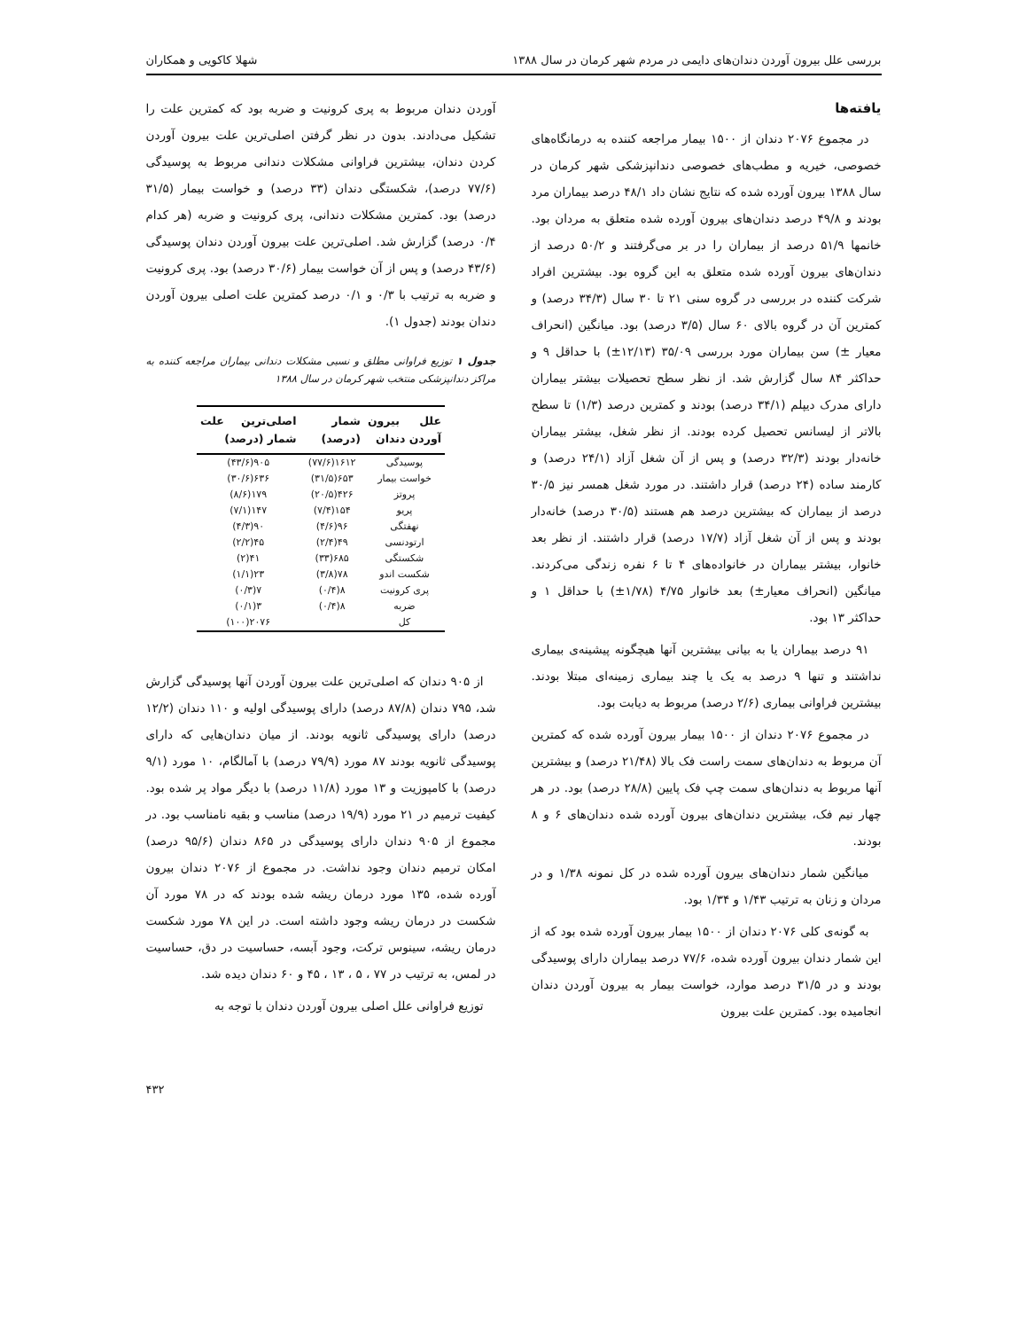بررسی علل بیرون آوردن دندان‌های دایمی در مردم شهر کرمان در سال ۱۳۸۸ شهلا کاکویی و همکاران
یافته‌ها
در مجموع ۲۰۷۶ دندان از ۱۵۰۰ بیمار مراجعه کننده به درمانگاه‌های خصوصی، خیریه و مطب‌های خصوصی دندانپزشکی شهر کرمان در سال ۱۳۸۸ بیرون آورده شده که نتایج نشان داد ۴۸/۱ درصد بیماران مرد بودند و ۴۹/۸ درصد دندان‌های بیرون آورده شده متعلق به مردان بود. خانمها ۵۱/۹ درصد از بیماران را در بر می‌گرفتند و ۵۰/۲ درصد از دندان‌های بیرون آورده شده متعلق به این گروه بود. بیشترین افراد شرکت کننده در بررسی در گروه سنی ۲۱ تا ۳۰ سال (۳۴/۳ درصد) و کمترین آن در گروه بالای ۶۰ سال (۳/۵ درصد) بود. میانگین (انحراف معیار ±) سن بیماران مورد بررسی ۳۵/۰۹ (۱۲/۱۳±) با حداقل ۹ و حداکثر ۸۴ سال گزارش شد. از نظر سطح تحصیلات بیشتر بیماران دارای مدرک دیپلم (۳۴/۱ درصد) بودند و کمترین درصد (۱/۳) تا سطح بالاتر از لیسانس تحصیل کرده بودند. از نظر شغل، بیشتر بیماران خانه‌دار بودند (۳۲/۳ درصد) و پس از آن شغل آزاد (۲۴/۱ درصد) و کارمند ساده (۲۴ درصد) قرار داشتند. در مورد شغل همسر نیز ۳۰/۵ درصد از بیماران که بیشترین درصد هم هستند (۳۰/۵ درصد) خانه‌دار بودند و پس از آن شغل آزاد (۱۷/۷ درصد) قرار داشتند. از نظر بعد خانوار، بیشتر بیماران در خانواده‌های ۴ تا ۶ نفره زندگی می‌کردند. میانگین (انحراف معیار±) بعد خانوار ۴/۷۵ (۱/۷۸±) با حداقل ۱ و حداکثر ۱۳ بود.
۹۱ درصد بیماران یا به بیانی بیشترین آنها هیچگونه پیشینه‌ی بیماری نداشتند و تنها ۹ درصد به یک یا چند بیماری زمینه‌ای مبتلا بودند. بیشترین فراوانی بیماری (۲/۶ درصد) مربوط به دیابت بود.
در مجموع ۲۰۷۶ دندان از ۱۵۰۰ بیمار بیرون آورده شده که کمترین آن مربوط به دندان‌های سمت راست فک بالا (۲۱/۴۸ درصد) و بیشترین آنها مربوط به دندان‌های سمت چپ فک پایین (۲۸/۸ درصد) بود. در هر چهار نیم فک، بیشترین دندان‌های بیرون آورده شده دندان‌های ۶ و ۸ بودند.
میانگین شمار دندان‌های بیرون آورده شده در کل نمونه ۱/۳۸ و در مردان و زنان به ترتیب ۱/۴۳ و ۱/۳۴ بود.
به گونه‌ی کلی ۲۰۷۶ دندان از ۱۵۰۰ بیمار بیرون آورده شده بود که از این شمار دندان بیرون آورده شده، ۷۷/۶ درصد بیماران دارای پوسیدگی بودند و در ۳۱/۵ درصد موارد، خواست بیمار به بیرون آوردن دندان انجامیده بود. کمترین علت بیرون
آوردن دندان مربوط به پری کرونیت و ضربه بود که کمترین علت را تشکیل می‌دادند. بدون در نظر گرفتن اصلی‌ترین علت بیرون آوردن کردن دندان، بیشترین فراوانی مشکلات دندانی مربوط به پوسیدگی (۷۷/۶ درصد)، شکستگی دندان (۳۳ درصد) و خواست بیمار (۳۱/۵ درصد) بود. کمترین مشکلات دندانی، پری کرونیت و ضربه (هر کدام ۰/۴ درصد) گزارش شد. اصلی‌ترین علت بیرون آوردن دندان پوسیدگی (۴۳/۶ درصد) و پس از آن خواست بیمار (۳۰/۶ درصد) بود. پری کرونیت و ضربه به ترتیب با ۰/۳ و ۰/۱ درصد کمترین علت اصلی بیرون آوردن دندان بودند (جدول ۱).
جدول ۱ توزیع فراوانی مطلق و نسبی مشکلات دندانی بیماران مراجعه کننده به مراکز دندانپزشکی منتخب شهر کرمان در سال ۱۳۸۸
| علل بیرون آوردن دندان | شمار (درصد) | اصلی‌ترین علت شمار (درصد) |
| --- | --- | --- |
| پوسیدگی | ۱۶۱۲(۷۷/۶) | ۹۰۵(۴۳/۶) |
| خواست بیمار | ۶۵۳(۳۱/۵) | ۶۳۶(۳۰/۶) |
| پروتز | ۴۲۶(۲۰/۵) | ۱۷۹(۸/۶) |
| پریو | ۱۵۴(۷/۴) | ۱۴۷(۷/۱) |
| نهفتگی | ۹۶(۴/۶) | ۹۰(۴/۳) |
| ارتودنسی | ۴۹(۲/۴) | ۴۵(۲/۲) |
| شکستگی | ۶۸۵(۳۳) | ۴۱(۲) |
| شکست اندو | ۷۸(۳/۸) | ۲۳(۱/۱) |
| پری کرونیت | ۸(۰/۴) | ۷(۰/۳) |
| ضربه | ۸(۰/۴) | ۳(۰/۱) |
| کل | | ۲۰۷۶(۱۰۰) |
از ۹۰۵ دندان که اصلی‌ترین علت بیرون آوردن آنها پوسیدگی گزارش شد، ۷۹۵ دندان (۸۷/۸ درصد) دارای پوسیدگی اولیه و ۱۱۰ دندان (۱۲/۲ درصد) دارای پوسیدگی ثانویه بودند. از میان دندان‌هایی که دارای پوسیدگی ثانویه بودند ۸۷ مورد (۷۹/۹ درصد) با آمالگام، ۱۰ مورد (۹/۱ درصد) با کامپوزیت و ۱۳ مورد (۱۱/۸ درصد) با دیگر مواد پر شده بود. کیفیت ترمیم در ۲۱ مورد (۱۹/۹ درصد) مناسب و بقیه نامناسب بود. در مجموع از ۹۰۵ دندان دارای پوسیدگی در ۸۶۵ دندان (۹۵/۶ درصد) امکان ترمیم دندان وجود نداشت. در مجموع از ۲۰۷۶ دندان بیرون آورده شده، ۱۳۵ مورد درمان ریشه شده بودند که در ۷۸ مورد آن شکست در درمان ریشه وجود داشته است. در این ۷۸ مورد شکست درمان ریشه، سینوس ترکت، وجود آبسه، حساسیت در دق، حساسیت در لمس، به ترتیب در ۷۷ ، ۵ ، ۱۳ ، ۴۵ و ۶۰ دندان دیده شد.
توزیع فراوانی علل اصلی بیرون آوردن دندان با توجه به
۴۳۲